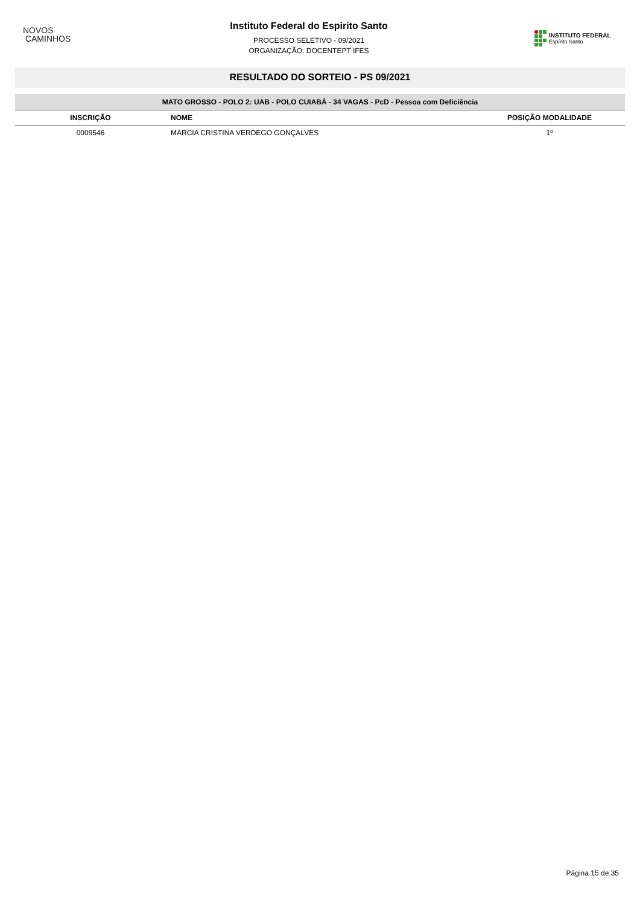NOVOS
CAMINHOS
Instituto Federal do Espirito Santo
PROCESSO SELETIVO - 09/2021
ORGANIZAÇÃO: DOCENTEPT IFES
INSTITUTO FEDERAL
Espírito Santo
RESULTADO DO SORTEIO - PS 09/2021
MATO GROSSO - POLO 2: UAB - POLO CUIABÁ - 34 VAGAS - PcD - Pessoa com Deficiência
| INSCRIÇÃO | NOME | POSIÇÃO MODALIDADE |
| --- | --- | --- |
| 0009546 | MARCIA CRISTINA VERDEGO GONÇALVES | 1º |
Página 15 de 35